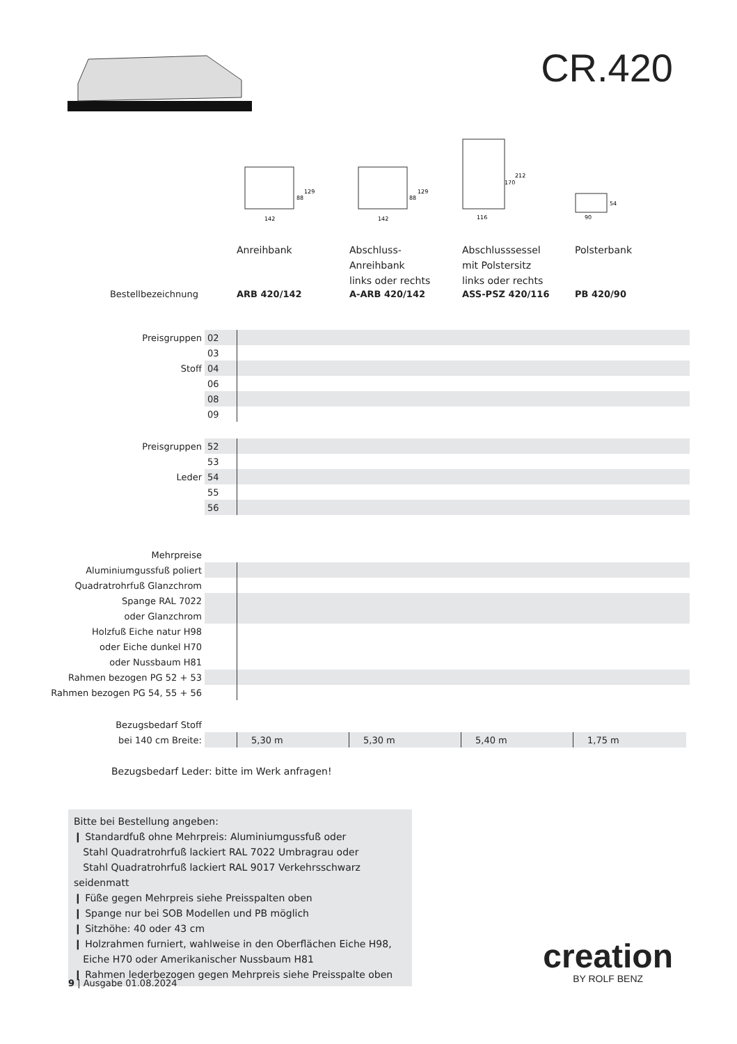CR.420
142
142
116
90
129
88
129
88
212
170
54
Anreihbank Abschluss-
Anreihbank
links oder rechts
Abschlusssessel
mit Polstersitz
links oder rechts
Polsterbank
Bestellbezeichnung ARB 420/142 A-ARB 420/142 ASS-PSZ 420/116 PB 420/90
| Preisgruppen | 02 | |
| | 03 | |
| Stoff | 04 | |
| | 06 | |
| | 08 | |
| | 09 | |
| Preisgruppen | 52 | |
| | 53 | |
| Leder | 54 | |
| | 55 | |
| | 56 | |
| Mehrpreise | | |
| Aluminiumgussfuß poliert | | |
| Quadratrohrfuß Glanzchrom | | |
| Spange RAL 7022 | | |
| oder Glanzchrom | | |
| Holzfuß Eiche natur H98 | | |
| oder Eiche dunkel H70 | | |
| oder Nussbaum H81 | | |
| Rahmen bezogen PG 52 + 53 | | |
| Rahmen bezogen PG 54, 55 + 56 | | |
| Bezugsbedarf Stoff | | | | | |
| bei 140 cm Breite: | | 5,30 m | 5,30 m | 5,40 m | 1,75 m |
Bezugsbedarf Leder: bitte im Werk anfragen!
Bitte bei Bestellung angeben:
❙ Standardfuß ohne Mehrpreis: Aluminiumgussfuß oder
Stahl Quadratrohrfuß lackiert RAL 7022 Umbragrau oder
Stahl Quadratrohrfuß lackiert RAL 9017 Verkehrsschwarz seidenmatt
❙ Füße gegen Mehrpreis siehe Preisspalten oben
❙ Spange nur bei SOB Modellen und PB möglich
❙ Sitzhöhe: 40 oder 43 cm
❙ Holzrahmen furniert, wahlweise in den Oberflächen Eiche H98,
Eiche H70 oder Amerikanischer Nussbaum H81
❙ Rahmen lederbezogen gegen Mehrpreis siehe Preisspalte oben
9 | Ausgabe 01.08.2024
creation
BY ROLF BENZ